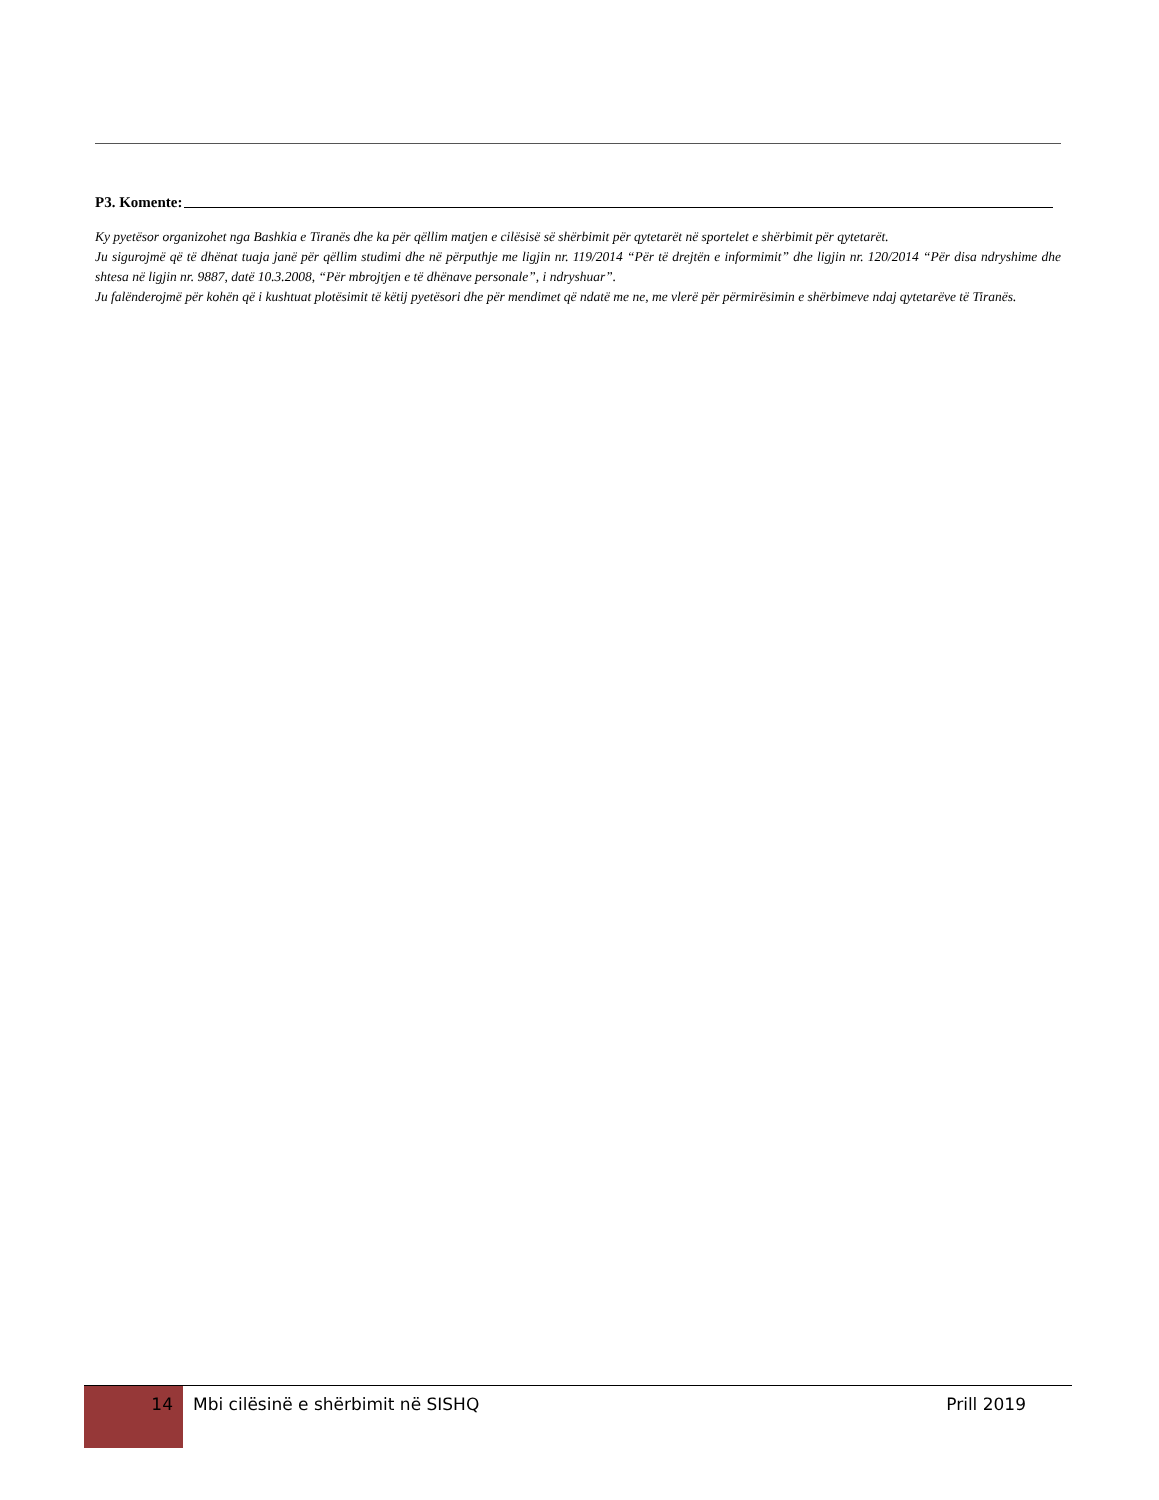P3. Komente:
Ky pyetësor organizohet nga Bashkia e Tiranës dhe ka për qëllim matjen e cilësisë së shërbimit për qytetarët në sportelet e shërbimit për qytetarët.
Ju sigurojmë që të dhënat tuaja janë për qëllim studimi dhe në përputhje me ligjin nr. 119/2014 “Për të drejtën e informimit” dhe ligjin nr. 120/2014 “Për disa ndryshime dhe shtesa në ligjin nr. 9887, datë 10.3.2008, “Për mbrojtjen e të dhënave personale”, i ndryshuar”.
Ju falënderojmë për kohën që i kushtuat plotësimit të këtij pyetësori dhe për mendimet që ndatë me ne, me vlerë për përmirësimin e shërbimeve ndaj qytetarëve të Tiranës.
14
Mbi cilësinë e shërbimit në SISHQ
Prill 2019